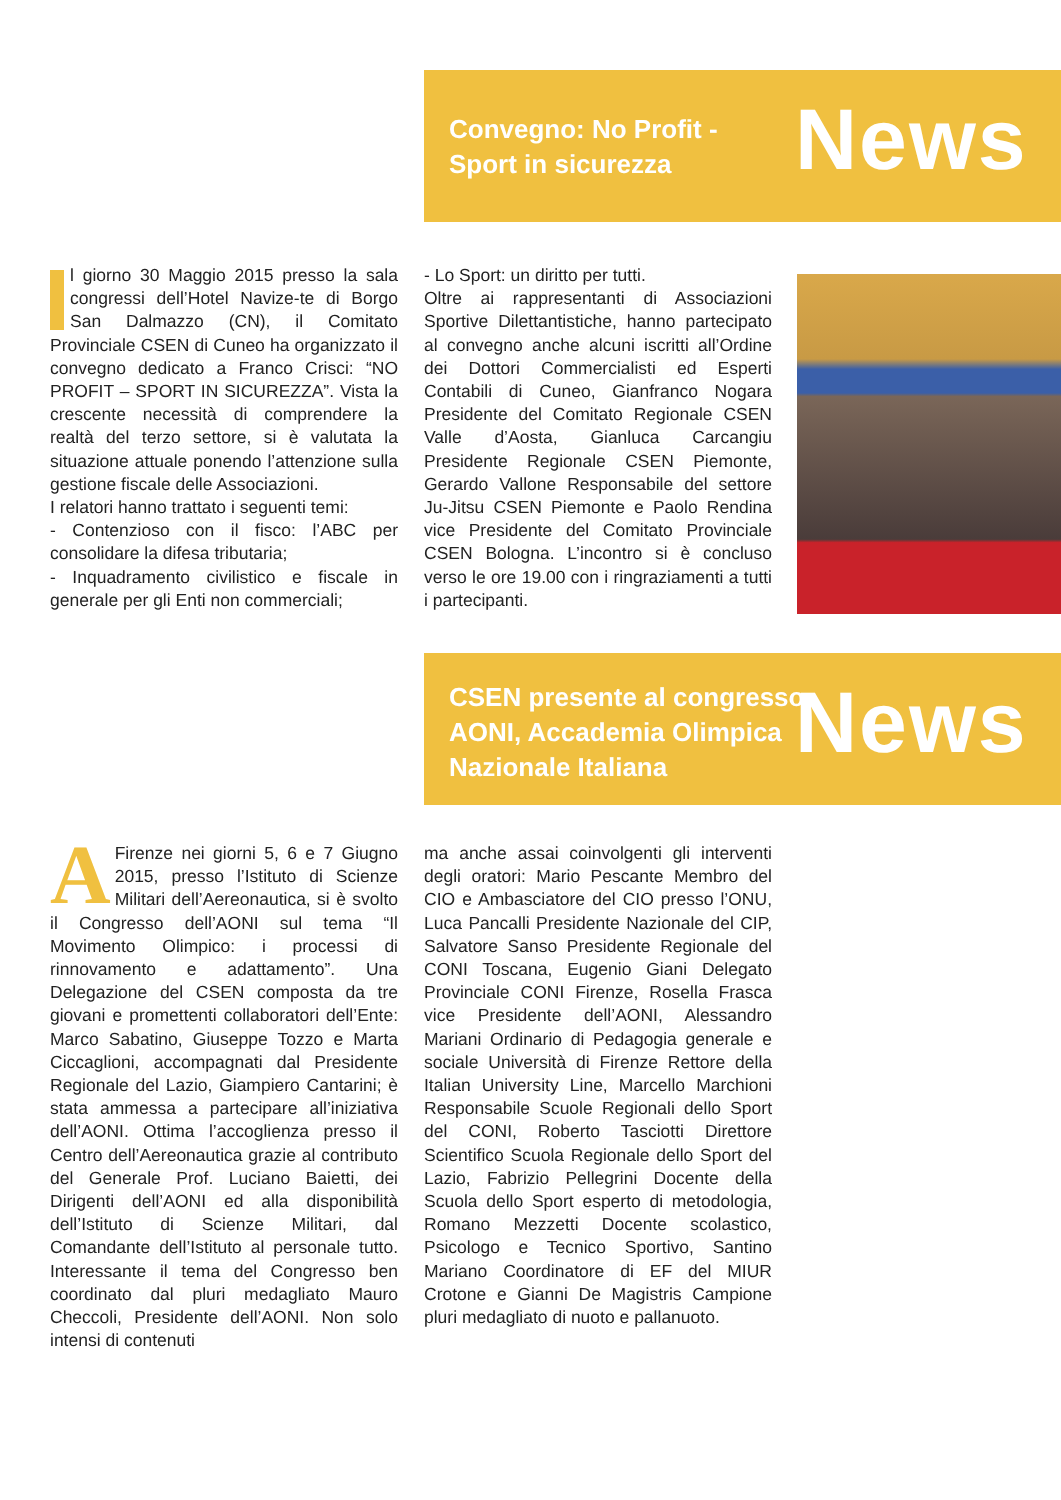Convegno: No Profit -
Sport in sicurezza
News
Il giorno 30 Maggio 2015 presso la sala congressi dell’Hotel Navize-te di Borgo San Dalmazzo (CN), il Comitato Provinciale CSEN di Cuneo ha organizzato il convegno dedicato a Franco Crisci: “NO PROFIT – SPORT IN SICUREZZA”. Vista la crescente necessità di comprendere la realtà del terzo settore, si è valutata la situazione attuale ponendo l’attenzione sulla gestione fiscale delle Associazioni.
I relatori hanno trattato i seguenti temi:
- Contenzioso con il fisco: l’ABC per consolidare la difesa tributaria;
- Inquadramento civilistico e fiscale in generale per gli Enti non commerciali;
- Lo Sport: un diritto per tutti.
Oltre ai rappresentanti di Associazioni Sportive Dilettantistiche, hanno partecipato al convegno anche alcuni iscritti all’Ordine dei Dottori Commercialisti ed Esperti Contabili di Cuneo, Gianfranco Nogara Presidente del Comitato Regionale CSEN Valle d’Aosta, Gianluca Carcangiu Presidente Regionale CSEN Piemonte, Gerardo Vallone Responsabile del settore Ju-Jitsu CSEN Piemonte e Paolo Rendina vice Presidente del Comitato Provinciale CSEN Bologna. L’incontro si è concluso verso le ore 19.00 con i ringraziamenti a tutti i partecipanti.
CSEN presente al congresso
AONI, Accademia Olimpica
Nazionale Italiana
News
AFirenze nei giorni 5, 6 e 7 Giugno 2015, presso l’Istituto di Scienze Militari dell’Aereonautica, si è svolto il Congresso dell’AONI sul tema “Il Movimento Olimpico: i processi di rinnovamento e adattamento”. Una Delegazione del CSEN composta da tre giovani e promettenti collaboratori dell’Ente: Marco Sabatino, Giuseppe Tozzo e Marta Ciccaglioni, accompagnati dal Presidente Regionale del Lazio, Giampiero Cantarini; è stata ammessa a partecipare all’iniziativa dell’AONI. Ottima l’accoglienza presso il Centro dell’Aereonautica grazie al contributo del Generale Prof. Luciano Baietti, dei Dirigenti dell’AONI ed alla disponibilità dell’Istituto di Scienze Militari, dal Comandante dell’Istituto al personale tutto. Interessante il tema del Congresso ben coordinato dal pluri medagliato Mauro Checcoli, Presidente dell’AONI. Non solo intensi di contenuti
ma anche assai coinvolgenti gli interventi degli oratori: Mario Pescante Membro del CIO e Ambasciatore del CIO presso l’ONU, Luca Pancalli Presidente Nazionale del CIP, Salvatore Sanso Presidente Regionale del CONI Toscana, Eugenio Giani Delegato Provinciale CONI Firenze, Rosella Frasca vice Presidente dell’AONI, Alessandro Mariani Ordinario di Pedagogia generale e sociale Università di Firenze Rettore della Italian University Line, Marcello Marchioni Responsabile Scuole Regionali dello Sport del CONI, Roberto Tasciotti Direttore Scientifico Scuola Regionale dello Sport del Lazio, Fabrizio Pellegrini Docente della Scuola dello Sport esperto di metodologia, Romano Mezzetti Docente scolastico, Psicologo e Tecnico Sportivo, Santino Mariano Coordinatore di EF del MIUR Crotone e Gianni De Magistris Campione pluri medagliato di nuoto e pallanuoto.